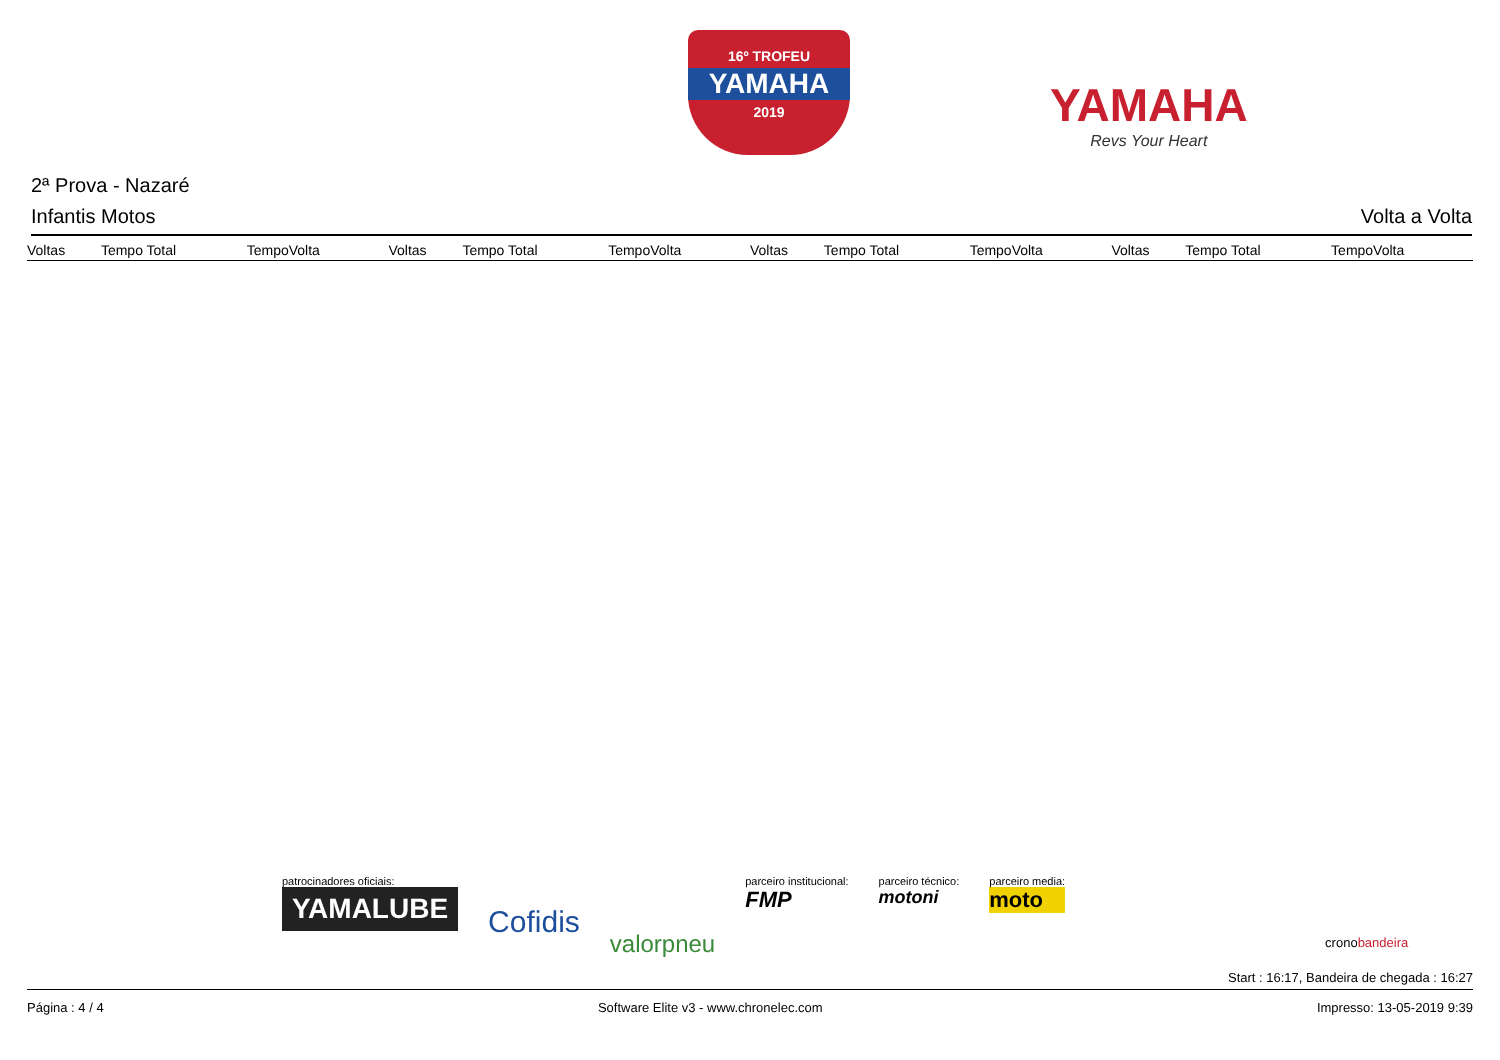16º TROFEU
YAMAHA
2019
YAMAHA
Revs Your Heart
2ª Prova - Nazaré
Infantis Motos Volta a Volta
| Voltas | Tempo Total | TempoVolta | Voltas | Tempo Total | TempoVolta | Voltas | Tempo Total | TempoVolta | Voltas | Tempo Total | TempoVolta |
| --- | --- | --- | --- | --- | --- | --- | --- | --- | --- | --- | --- |
patrocinadores oficiais:
YAMALUBE
Cofidis
valorpneu
parceiro institucional:
FMP
parceiro técnico:
motoni
parceiro media:
moto
cronobandeira
Start : 16:17, Bandeira de chegada : 16:27
Página : 4 / 4 Software Elite v3 - www.chronelec.com Impresso: 13-05-2019 9:39